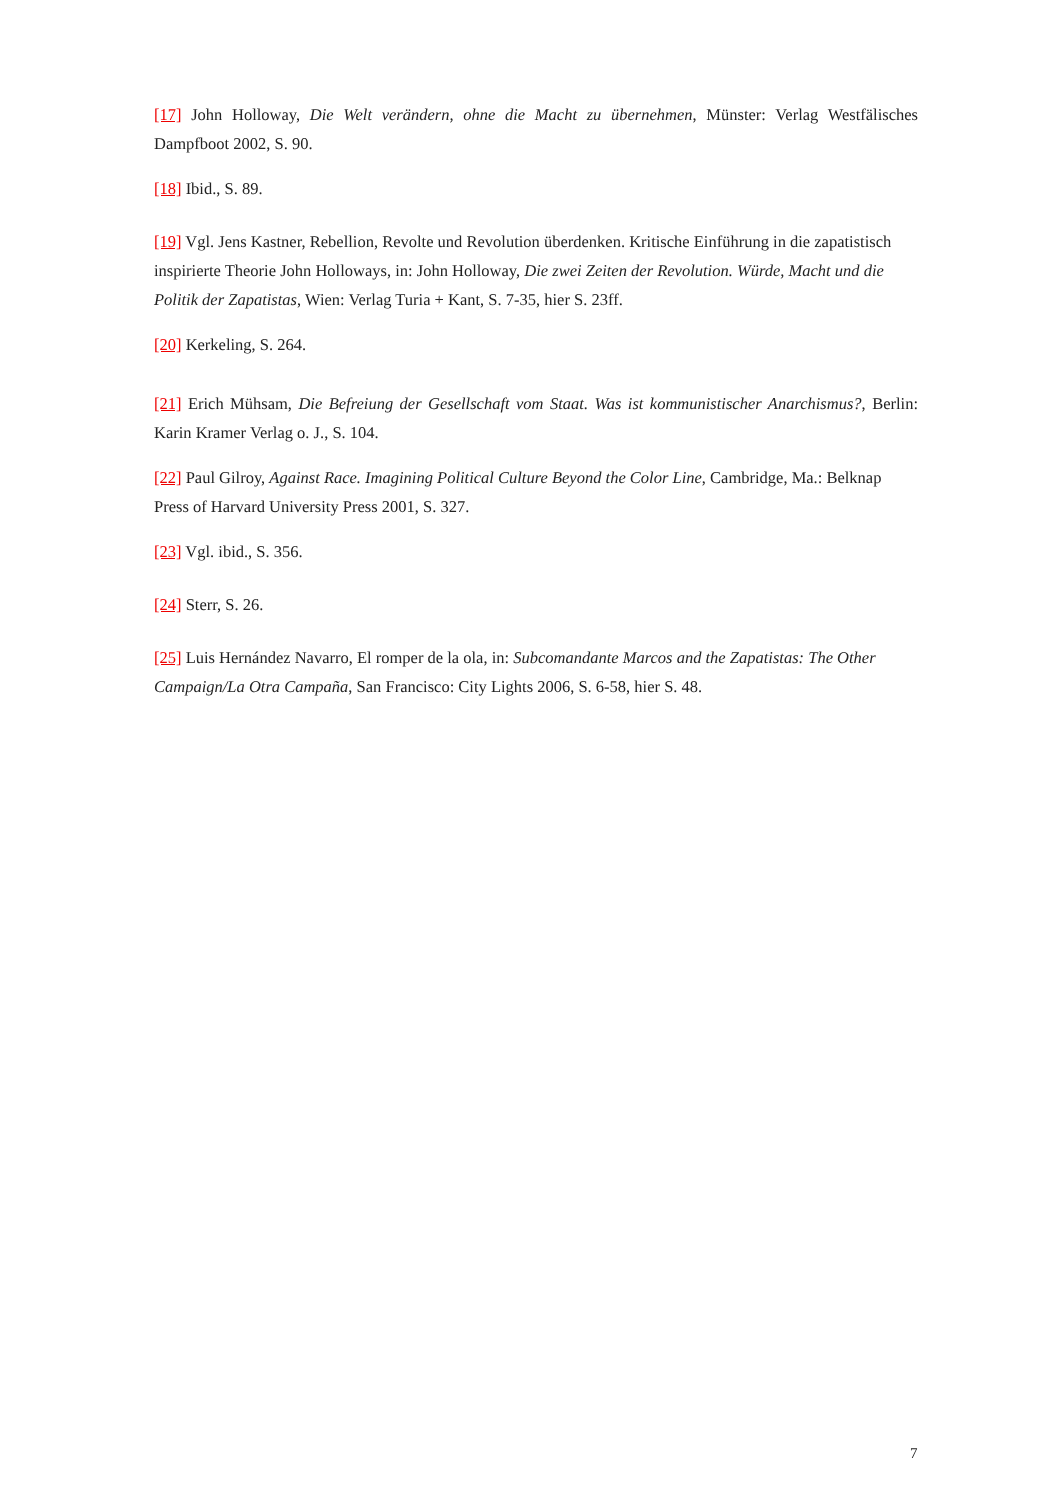[17] John Holloway, Die Welt verändern, ohne die Macht zu übernehmen, Münster: Verlag Westfälisches Dampfboot 2002, S. 90.
[18] Ibid., S. 89.
[19] Vgl. Jens Kastner, Rebellion, Revolte und Revolution überdenken. Kritische Einführung in die zapatistisch inspirierte Theorie John Holloways, in: John Holloway, Die zwei Zeiten der Revolution. Würde, Macht und die Politik der Zapatistas, Wien: Verlag Turia + Kant, S. 7-35, hier S. 23ff.
[20] Kerkeling, S. 264.
[21] Erich Mühsam, Die Befreiung der Gesellschaft vom Staat. Was ist kommunistischer Anarchismus?, Berlin: Karin Kramer Verlag o. J., S. 104.
[22] Paul Gilroy, Against Race. Imagining Political Culture Beyond the Color Line, Cambridge, Ma.: Belknap Press of Harvard University Press 2001, S. 327.
[23] Vgl. ibid., S. 356.
[24] Sterr, S. 26.
[25] Luis Hernández Navarro, El romper de la ola, in: Subcomandante Marcos and the Zapatistas: The Other Campaign/La Otra Campaña, San Francisco: City Lights 2006, S. 6-58, hier S. 48.
7